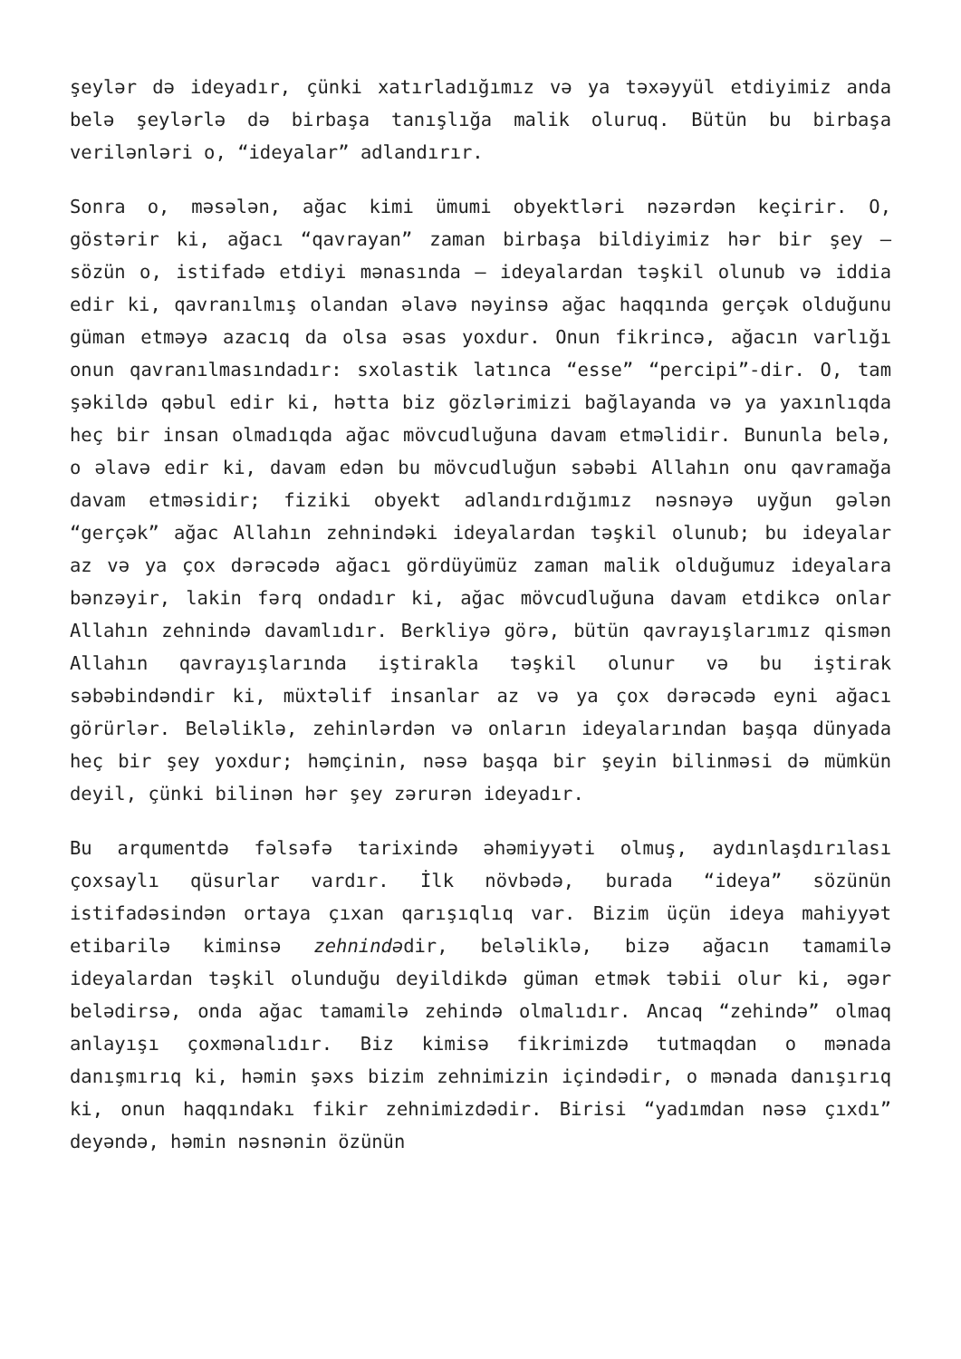şeylər də ideyadır, çünki xatırladığımız və ya təxəyyül etdiyimiz anda belə şeylərlə də birbaşa tanışlığa malik oluruq. Bütün bu birbaşa verilənləri o, “ideyalar” adlandırır.
Sonra o, məsələn, ağac kimi ümumi obyektləri nəzərdən keçirir. O, göstərir ki, ağacı “qavrayan” zaman birbaşa bildiyimiz hər bir şey – sözün o, istifadə etdiyi mənasında – ideyalardan təşkil olunub və iddia edir ki, qavranılmış olandan əlavə nəyinsə ağac haqqında gerçək olduğunu güman etməyə azacıq da olsa əsas yoxdur. Onun fikrincə, ağacın varlığı onun qavranılmasındadır: sxolastik latınca “esse” “percipi”-dir. O, tam şəkildə qəbul edir ki, hətta biz gözlərimizi bağlayanda və ya yaxınlıqda heç bir insan olmadıqda ağac mövcudluğuna davam etməlidir. Bununla belə, o əlavə edir ki, davam edən bu mövcudluğun səbəbi Allahın onu qavramağa davam etməsidir; fiziki obyekt adlandırdığımız nəsnəyə uyğun gələn “gerçək” ağac Allahın zehnindəki ideyalardan təşkil olunub; bu ideyalar az və ya çox dərəcədə ağacı gördüyümüz zaman malik olduğumuz ideyalara bənzəyir, lakin fərq ondadır ki, ağac mövcudluğuna davam etdikcə onlar Allahın zehnində davamlıdır. Berkliyə görə, bütün qavrayışlarımız qismən Allahın qavrayışlarında iştirakla təşkil olunur və bu iştirak səbəbindəndir ki, müxtəlif insanlar az və ya çox dərəcədə eyni ağacı görürlər. Beləliklə, zehinlərdən və onların ideyalarından başqa dünyada heç bir şey yoxdur; həmçinin, nəsə başqa bir şeyin bilinməsi də mümkün deyil, çünki bilinən hər şey zərurən ideyadır.
Bu arqumentdə fəlsəfə tarixində əhəmiyyəti olmuş, aydınlaşdırılası çoxsaylı qüsurlar vardır. İlk növbədə, burada “ideya” sözünün istifadəsindən ortaya çıxan qarışıqlıq var. Bizim üçün ideya mahiyyət etibarilə kiminsə zehnindədir, beləliklə, bizə ağacın tamamilə ideyalardan təşkil olunduğu deyildikdə güman etmək təbii olur ki, əgər belədirsə, onda ağac tamamilə zehində olmalıdır. Ancaq “zehində” olmaq anlayışı çoxmənalıdır. Biz kimisə fikrimizdə tutmaqdan o mənada danışmırıq ki, həmin şəxs bizim zehnimizin içindədir, o mənada danışırıq ki, onun haqqındakı fikir zehnimizdədir. Birisi “yadımdan nəsə çıxdı” deyəndə, həmin nəsnənin özünün